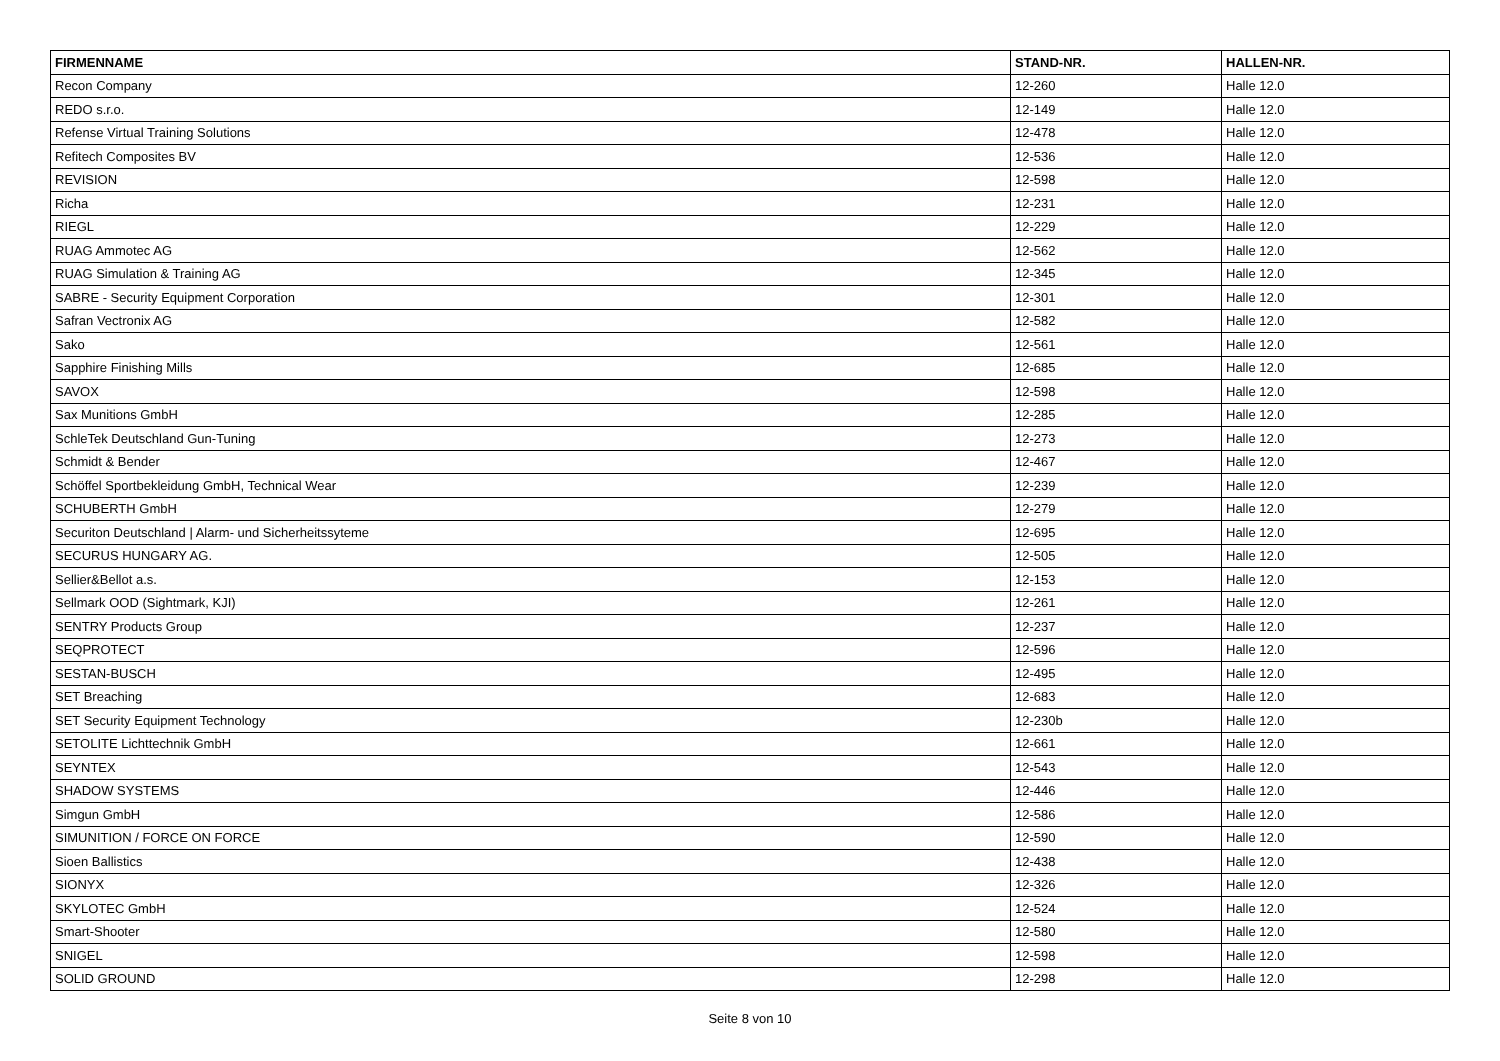| FIRMENNAME | STAND-NR. | HALLEN-NR. |
| --- | --- | --- |
| Recon Company | 12-260 | Halle 12.0 |
| REDO s.r.o. | 12-149 | Halle 12.0 |
| Refense Virtual Training Solutions | 12-478 | Halle 12.0 |
| Refitech Composites BV | 12-536 | Halle 12.0 |
| REVISION | 12-598 | Halle 12.0 |
| Richa | 12-231 | Halle 12.0 |
| RIEGL | 12-229 | Halle 12.0 |
| RUAG Ammotec AG | 12-562 | Halle 12.0 |
| RUAG Simulation & Training AG | 12-345 | Halle 12.0 |
| SABRE - Security Equipment Corporation | 12-301 | Halle 12.0 |
| Safran Vectronix AG | 12-582 | Halle 12.0 |
| Sako | 12-561 | Halle 12.0 |
| Sapphire Finishing Mills | 12-685 | Halle 12.0 |
| SAVOX | 12-598 | Halle 12.0 |
| Sax Munitions GmbH | 12-285 | Halle 12.0 |
| SchleTek Deutschland Gun-Tuning | 12-273 | Halle 12.0 |
| Schmidt & Bender | 12-467 | Halle 12.0 |
| Schöffel Sportbekleidung GmbH, Technical Wear | 12-239 | Halle 12.0 |
| SCHUBERTH GmbH | 12-279 | Halle 12.0 |
| Securiton Deutschland / Alarm- und Sicherheitssyteme | 12-695 | Halle 12.0 |
| SECURUS HUNGARY AG. | 12-505 | Halle 12.0 |
| Sellier&Bellot a.s. | 12-153 | Halle 12.0 |
| Sellmark OOD (Sightmark, KJI) | 12-261 | Halle 12.0 |
| SENTRY Products Group | 12-237 | Halle 12.0 |
| SEQPROTECT | 12-596 | Halle 12.0 |
| SESTAN-BUSCH | 12-495 | Halle 12.0 |
| SET Breaching | 12-683 | Halle 12.0 |
| SET Security Equipment Technology | 12-230b | Halle 12.0 |
| SETOLITE Lichttechnik GmbH | 12-661 | Halle 12.0 |
| SEYNTEX | 12-543 | Halle 12.0 |
| SHADOW SYSTEMS | 12-446 | Halle 12.0 |
| Simgun GmbH | 12-586 | Halle 12.0 |
| SIMUNITION / FORCE ON FORCE | 12-590 | Halle 12.0 |
| Sioen Ballistics | 12-438 | Halle 12.0 |
| SIONYX | 12-326 | Halle 12.0 |
| SKYLOTEC GmbH | 12-524 | Halle 12.0 |
| Smart-Shooter | 12-580 | Halle 12.0 |
| SNIGEL | 12-598 | Halle 12.0 |
| SOLID GROUND | 12-298 | Halle 12.0 |
Seite 8 von 10